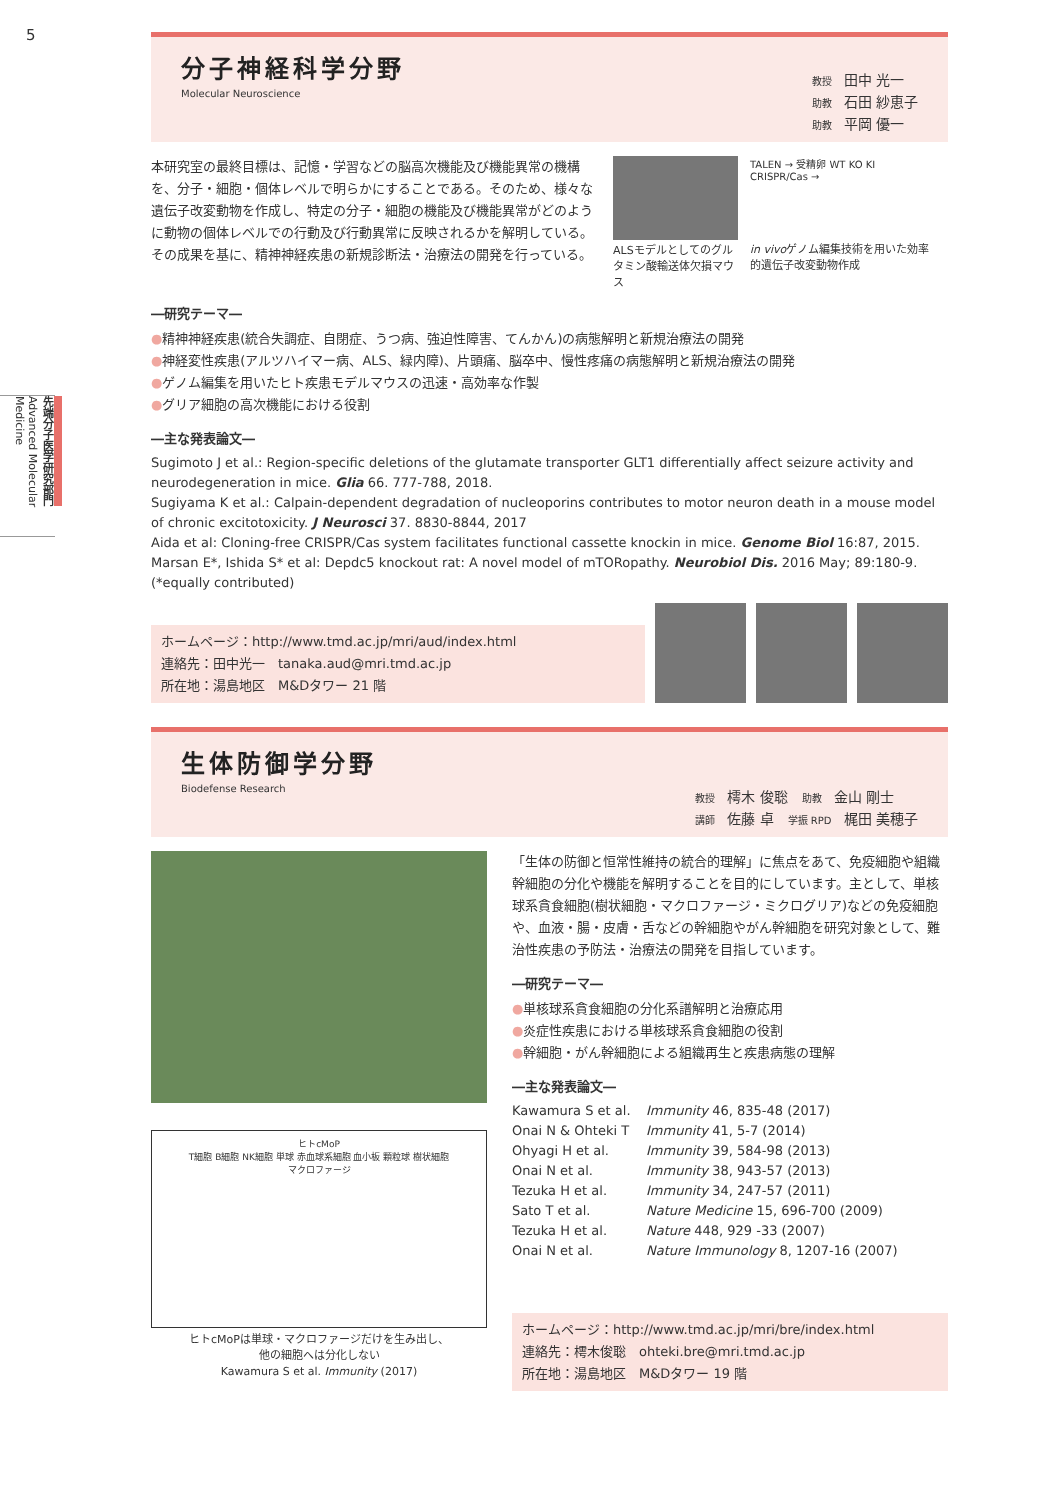5
先端分子医学研究部門 Advanced Molecular Medicine
分子神経科学分野
Molecular Neuroscience
教授 田中 光一
助教 石田 紗恵子
助教 平岡 優一
本研究室の最終目標は、記憶・学習などの脳高次機能及び機能異常の機構を、分子・細胞・個体レベルで明らかにすることである。そのため、様々な遺伝子改変動物を作成し、特定の分子・細胞の機能及び機能異常がどのように動物の個体レベルでの行動及び行動異常に反映されるかを解明している。その成果を基に、精神神経疾患の新規診断法・治療法の開発を行っている。
ALSモデルとしてのグルタミン酸輸送体欠損マウス
TALEN → 受精卵 WT KO KI
CRISPR/Cas →
in vivoゲノム編集技術を用いた効率的遺伝子改変動物作成
―研究テーマ―
●精神神経疾患(統合失調症、自閉症、うつ病、強迫性障害、てんかん)の病態解明と新規治療法の開発
●神経変性疾患(アルツハイマー病、ALS、緑内障)、片頭痛、脳卒中、慢性疼痛の病態解明と新規治療法の開発
●ゲノム編集を用いたヒト疾患モデルマウスの迅速・高効率な作製
●グリア細胞の高次機能における役割
―主な発表論文―
Sugimoto J et al.: Region-specific deletions of the glutamate transporter GLT1 differentially affect seizure activity and neurodegeneration in mice. Glia 66. 777-788, 2018.
Sugiyama K et al.: Calpain-dependent degradation of nucleoporins contributes to motor neuron death in a mouse model of chronic excitotoxicity. J Neurosci 37. 8830-8844, 2017
Aida et al: Cloning-free CRISPR/Cas system facilitates functional cassette knockin in mice. Genome Biol 16:87, 2015.
Marsan E*, Ishida S* et al: Depdc5 knockout rat: A novel model of mTORopathy. Neurobiol Dis. 2016 May; 89:180-9.
(*equally contributed)
ホームページ：http://www.tmd.ac.jp/mri/aud/index.html
連絡先：田中光一　tanaka.aud@mri.tmd.ac.jp
所在地：湯島地区　M&Dタワー 21 階
生体防御学分野
Biodefense Research
教授 樗木 俊聡　助教 金山 剛士
講師 佐藤 卓　学振 RPD 梶田 美穂子
ヒトcMoP
T細胞 B細胞 NK細胞 単球 赤血球系細胞 血小板 顆粒球 樹状細胞
マクロファージ
ヒトcMoPは単球・マクロファージだけを生み出し、
他の細胞へは分化しない
Kawamura S et al. Immunity (2017)
「生体の防御と恒常性維持の統合的理解」に焦点をあて、免疫細胞や組織幹細胞の分化や機能を解明することを目的にしています。主として、単核球系貪食細胞(樹状細胞・マクロファージ・ミクログリア)などの免疫細胞や、血液・腸・皮膚・舌などの幹細胞やがん幹細胞を研究対象として、難治性疾患の予防法・治療法の開発を目指しています。
―研究テーマ―
●単核球系貪食細胞の分化系譜解明と治療応用
●炎症性疾患における単核球系貪食細胞の役割
●幹細胞・がん幹細胞による組織再生と疾患病態の理解
―主な発表論文―
Kawamura S et al. Immunity 46, 835-48 (2017) Onai N & Ohteki T Immunity 41, 5-7 (2014) Ohyagi H et al. Immunity 39, 584-98 (2013) Onai N et al. Immunity 38, 943-57 (2013) Tezuka H et al. Immunity 34, 247-57 (2011) Sato T et al. Nature Medicine 15, 696-700 (2009) Tezuka H et al. Nature 448, 929 -33 (2007) Onai N et al. Nature Immunology 8, 1207-16 (2007)
ホームページ：http://www.tmd.ac.jp/mri/bre/index.html
連絡先：樗木俊聡　ohteki.bre@mri.tmd.ac.jp
所在地：湯島地区　M&Dタワー 19 階